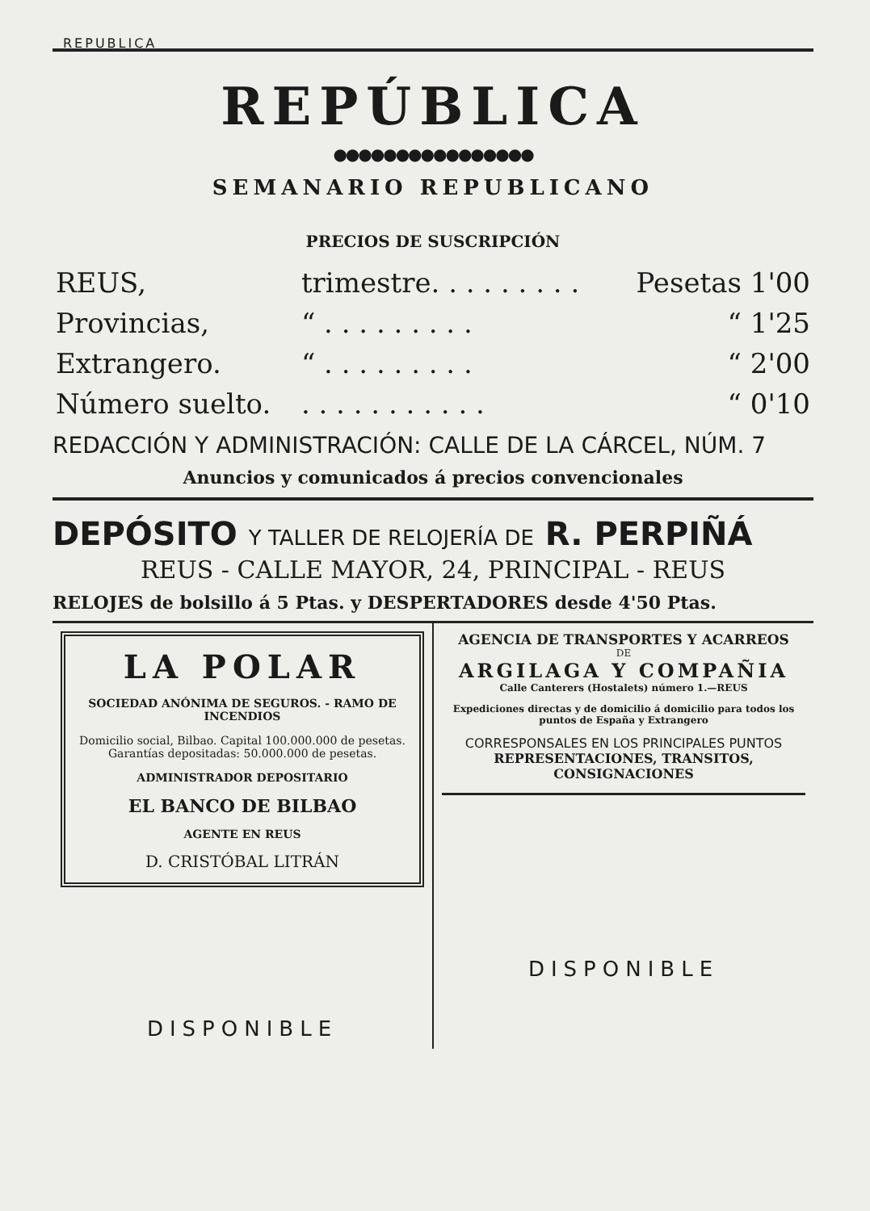REPUBLICA
REPÚBLICA
●●●●●●●●●●●●●●●●
SEMANARIO REPUBLICANO
PRECIOS DE SUSCRIPCIÓN
| REUS, | trimestre. . . . . . . . . | Pesetas 1'00 |
| Provincias, | “ . . . . . . . . . | “ 1'25 |
| Extrangero. | “ . . . . . . . . . | “ 2'00 |
| Número suelto. | . . . . . . . . . . . | “ 0'10 |
REDACCIÓN Y ADMINISTRACIÓN: CALLE DE LA CÁRCEL, NÚM. 7
Anuncios y comunicados á precios convencionales
DEPÓSITO Y TALLER DE RELOJERÍA DE R. PERPIÑÁ
REUS - CALLE MAYOR, 24, PRINCIPAL - REUS
RELOJES de bolsillo á 5 Ptas. y DESPERTADORES desde 4'50 Ptas.
LA POLAR
SOCIEDAD ANÓNIMA DE SEGUROS. - RAMO DE INCENDIOS
Domicilio social, Bilbao. Capital 100.000.000 de pesetas.
Garantías depositadas: 50.000.000 de pesetas.
ADMINISTRADOR DEPOSITARIO
EL BANCO DE BILBAO
AGENTE EN REUS
D. CRISTÓBAL LITRÁN
DISPONIBLE
AGENCIA DE TRANSPORTES Y ACARREOS
DE
ARGILAGA Y COMPAÑIA
Calle Canterers (Hostalets) número 1.—REUS
Expediciones directas y de domicilio á domicilio para todos los puntos de España y Extrangero
CORRESPONSALES EN LOS PRINCIPALES PUNTOS
REPRESENTACIONES, TRANSITOS, CONSIGNACIONES
DISPONIBLE